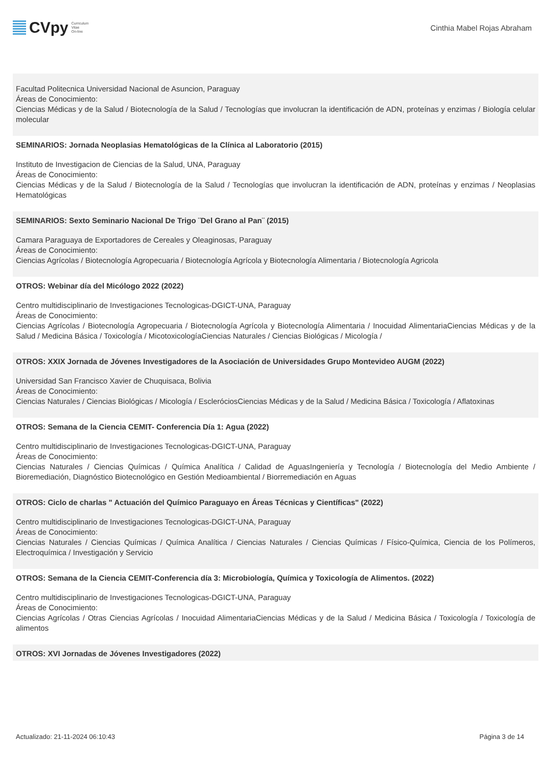CVpy Curriculum
Vitae
On-line
Cinthia Mabel Rojas Abraham
Facultad Politecnica Universidad Nacional de Asuncion, Paraguay
Áreas de Conocimiento:
Ciencias Médicas y de la Salud / Biotecnología de la Salud / Tecnologías que involucran la identificación de ADN, proteínas y enzimas / Biología celular molecular
SEMINARIOS: Jornada Neoplasias Hematológicas de la Clínica al Laboratorio (2015)
Instituto de Investigacion de Ciencias de la Salud, UNA, Paraguay
Áreas de Conocimiento:
Ciencias Médicas y de la Salud / Biotecnología de la Salud / Tecnologías que involucran la identificación de ADN, proteínas y enzimas / Neoplasias Hematológicas
SEMINARIOS: Sexto Seminario Nacional De Trigo ¨Del Grano al Pan¨ (2015)
Camara Paraguaya de Exportadores de Cereales y Oleaginosas, Paraguay
Áreas de Conocimiento:
Ciencias Agrícolas / Biotecnología Agropecuaria / Biotecnología Agrícola y Biotecnología Alimentaria / Biotecnología Agricola
OTROS: Webinar día del Micólogo 2022 (2022)
Centro multidisciplinario de Investigaciones Tecnologicas-DGICT-UNA, Paraguay
Áreas de Conocimiento:
Ciencias Agrícolas / Biotecnología Agropecuaria / Biotecnología Agrícola y Biotecnología Alimentaria / Inocuidad AlimentariaCiencias Médicas y de la Salud / Medicina Básica / Toxicología / MicotoxicologíaCiencias Naturales / Ciencias Biológicas / Micología /
OTROS: XXIX Jornada de Jóvenes Investigadores de la Asociación de Universidades Grupo Montevideo AUGM (2022)
Universidad San Francisco Xavier de Chuquisaca, Bolivia
Áreas de Conocimiento:
Ciencias Naturales / Ciencias Biológicas / Micología / EscleróciosCiencias Médicas y de la Salud / Medicina Básica / Toxicología / Aflatoxinas
OTROS: Semana de la Ciencia CEMIT- Conferencia Día 1: Agua (2022)
Centro multidisciplinario de Investigaciones Tecnologicas-DGICT-UNA, Paraguay
Áreas de Conocimiento:
Ciencias Naturales / Ciencias Químicas / Química Analítica / Calidad de AguasIngeniería y Tecnología / Biotecnología del Medio Ambiente / Bioremediación, Diagnóstico Biotecnológico en Gestión Medioambiental / Biorremediación en Aguas
OTROS: Ciclo de charlas " Actuación del Químico Paraguayo en Áreas Técnicas y Científicas" (2022)
Centro multidisciplinario de Investigaciones Tecnologicas-DGICT-UNA, Paraguay
Áreas de Conocimiento:
Ciencias Naturales / Ciencias Químicas / Química Analítica / Ciencias Naturales / Ciencias Químicas / Físico-Química, Ciencia de los Polímeros, Electroquímica / Investigación y Servicio
OTROS: Semana de la Ciencia CEMIT-Conferencia día 3: Microbiología, Química y Toxicología de Alimentos. (2022)
Centro multidisciplinario de Investigaciones Tecnologicas-DGICT-UNA, Paraguay
Áreas de Conocimiento:
Ciencias Agrícolas / Otras Ciencias Agrícolas / Inocuidad AlimentariaCiencias Médicas y de la Salud / Medicina Básica / Toxicología / Toxicología de alimentos
OTROS: XVI Jornadas de Jóvenes Investigadores (2022)
Actualizado: 21-11-2024 06:10:43 Página 3 de 14